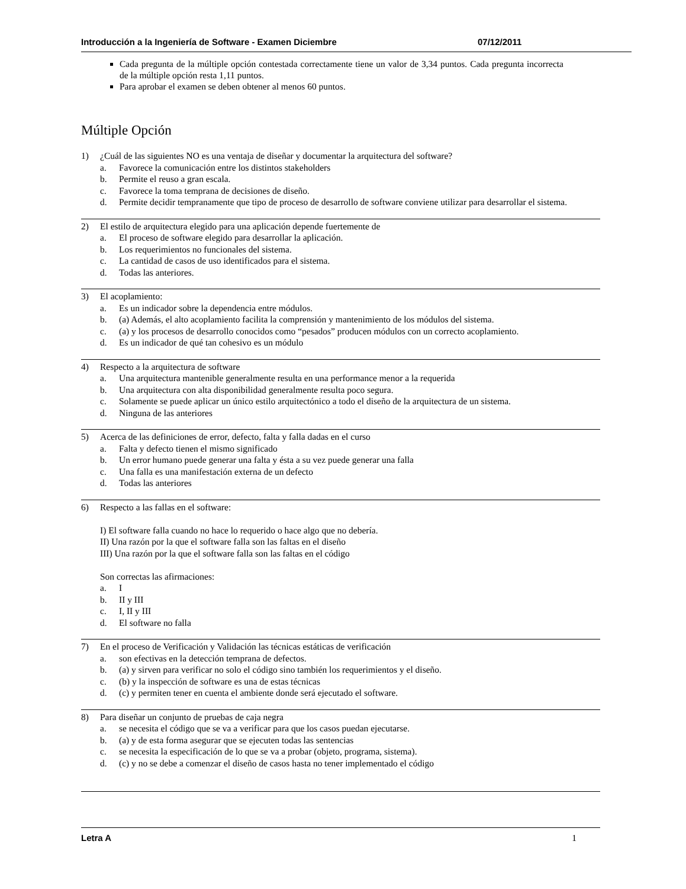Introducción a la Ingeniería de Software - Examen Diciembre 07/12/2011
Cada pregunta de la múltiple opción contestada correctamente tiene un valor de 3,34 puntos. Cada pregunta incorrecta de la múltiple opción resta 1,11 puntos.
Para aprobar el examen se deben obtener al menos 60 puntos.
Múltiple Opción
1) ¿Cuál de las siguientes NO es una ventaja de diseñar y documentar la arquitectura del software?
a. Favorece la comunicación entre los distintos stakeholders
b. Permite el reuso a gran escala.
c. Favorece la toma temprana de decisiones de diseño.
d. Permite decidir tempranamente que tipo de proceso de desarrollo de software conviene utilizar para desarrollar el sistema.
2) El estilo de arquitectura elegido para una aplicación depende fuertemente de
a. El proceso de software elegido para desarrollar la aplicación.
b. Los requerimientos no funcionales del sistema.
c. La cantidad de casos de uso identificados para el sistema.
d. Todas las anteriores.
3) El acoplamiento:
a. Es un indicador sobre la dependencia entre módulos.
b. (a) Además, el alto acoplamiento facilita la comprensión y mantenimiento de los módulos del sistema.
c. (a) y los procesos de desarrollo conocidos como “pesados” producen módulos con un correcto acoplamiento.
d. Es un indicador de qué tan cohesivo es un módulo
4) Respecto a la arquitectura de software
a. Una arquitectura mantenible generalmente resulta en una performance menor a la requerida
b. Una arquitectura con alta disponibilidad generalmente resulta poco segura.
c. Solamente se puede aplicar un único estilo arquitectónico a todo el diseño de la arquitectura de un sistema.
d. Ninguna de las anteriores
5) Acerca de las definiciones de error, defecto, falta y falla dadas en el curso
a. Falta y defecto tienen el mismo significado
b. Un error humano puede generar una falta y ésta a su vez puede generar una falla
c. Una falla es una manifestación externa de un defecto
d. Todas las anteriores
6) Respecto a las fallas en el software:
I) El software falla cuando no hace lo requerido o hace algo que no debería.
II) Una razón por la que el software falla son las faltas en el diseño
III) Una razón por la que el software falla son las faltas en el código
Son correctas las afirmaciones:
a. I
b. II y III
c. I, II y III
d. El software no falla
7) En el proceso de Verificación y Validación las técnicas estáticas de verificación
a. son efectivas en la detección temprana de defectos.
b. (a) y sirven para verificar no solo el código sino también los requerimientos y el diseño.
c. (b) y la inspección de software es una de estas técnicas
d. (c) y permiten tener en cuenta el ambiente donde será ejecutado el software.
8) Para diseñar un conjunto de pruebas de caja negra
a. se necesita el código que se va a verificar para que los casos puedan ejecutarse.
b. (a) y de esta forma asegurar que se ejecuten todas las sentencias
c. se necesita la especificación de lo que se va a probar (objeto, programa, sistema).
d. (c) y no se debe a comenzar el diseño de casos hasta no tener implementado el código
Letra A 1